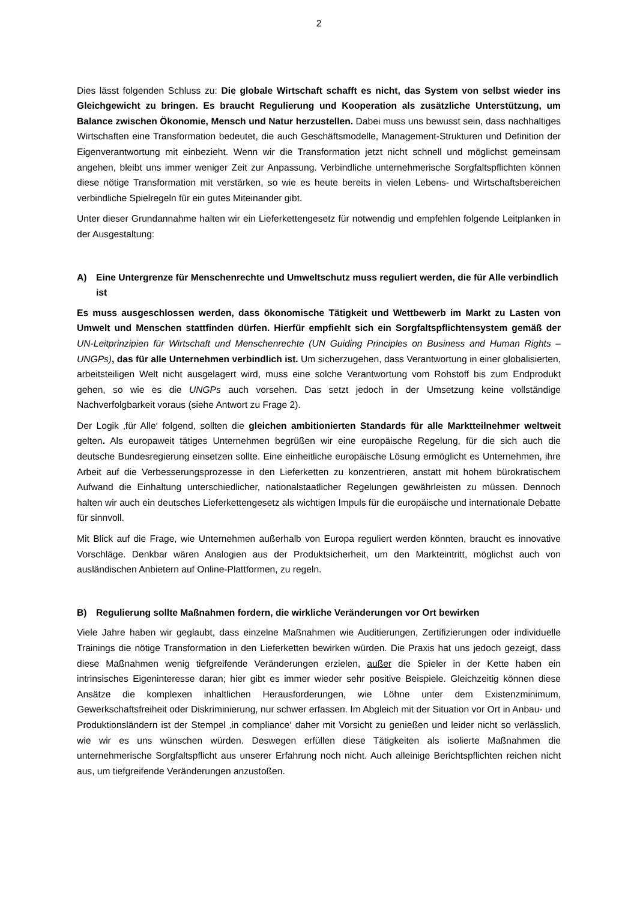2
Dies lässt folgenden Schluss zu: Die globale Wirtschaft schafft es nicht, das System von selbst wieder ins Gleichgewicht zu bringen. Es braucht Regulierung und Kooperation als zusätzliche Unterstützung, um Balance zwischen Ökonomie, Mensch und Natur herzustellen. Dabei muss uns bewusst sein, dass nachhaltiges Wirtschaften eine Transformation bedeutet, die auch Geschäftsmodelle, Management-Strukturen und Definition der Eigenverantwortung mit einbezieht. Wenn wir die Transformation jetzt nicht schnell und möglichst gemeinsam angehen, bleibt uns immer weniger Zeit zur Anpassung. Verbindliche unternehmerische Sorgfaltspflichten können diese nötige Transformation mit verstärken, so wie es heute bereits in vielen Lebens- und Wirtschaftsbereichen verbindliche Spielregeln für ein gutes Miteinander gibt.
Unter dieser Grundannahme halten wir ein Lieferkettengesetz für notwendig und empfehlen folgende Leitplanken in der Ausgestaltung:
A) Eine Untergrenze für Menschenrechte und Umweltschutz muss reguliert werden, die für Alle verbindlich ist
Es muss ausgeschlossen werden, dass ökonomische Tätigkeit und Wettbewerb im Markt zu Lasten von Umwelt und Menschen stattfinden dürfen. Hierfür empfiehlt sich ein Sorgfaltspflichtensystem gemäß der UN-Leitprinzipien für Wirtschaft und Menschenrechte (UN Guiding Principles on Business and Human Rights – UNGPs), das für alle Unternehmen verbindlich ist. Um sicherzugehen, dass Verantwortung in einer globalisierten, arbeitsteiligen Welt nicht ausgelagert wird, muss eine solche Verantwortung vom Rohstoff bis zum Endprodukt gehen, so wie es die UNGPs auch vorsehen. Das setzt jedoch in der Umsetzung keine vollständige Nachverfolgbarkeit voraus (siehe Antwort zu Frage 2).
Der Logik ‚für Alle‘ folgend, sollten die gleichen ambitionierten Standards für alle Marktteilnehmer weltweit gelten. Als europaweit tätiges Unternehmen begrüßen wir eine europäische Regelung, für die sich auch die deutsche Bundesregierung einsetzen sollte. Eine einheitliche europäische Lösung ermöglicht es Unternehmen, ihre Arbeit auf die Verbesserungsprozesse in den Lieferketten zu konzentrieren, anstatt mit hohem bürokratischem Aufwand die Einhaltung unterschiedlicher, nationalstaatlicher Regelungen gewährleisten zu müssen. Dennoch halten wir auch ein deutsches Lieferkettengesetz als wichtigen Impuls für die europäische und internationale Debatte für sinnvoll.
Mit Blick auf die Frage, wie Unternehmen außerhalb von Europa reguliert werden könnten, braucht es innovative Vorschläge. Denkbar wären Analogien aus der Produktsicherheit, um den Markteintritt, möglichst auch von ausländischen Anbietern auf Online-Plattformen, zu regeln.
B) Regulierung sollte Maßnahmen fordern, die wirkliche Veränderungen vor Ort bewirken
Viele Jahre haben wir geglaubt, dass einzelne Maßnahmen wie Auditierungen, Zertifizierungen oder individuelle Trainings die nötige Transformation in den Lieferketten bewirken würden. Die Praxis hat uns jedoch gezeigt, dass diese Maßnahmen wenig tiefgreifende Veränderungen erzielen, außer die Spieler in der Kette haben ein intrinsisches Eigeninteresse daran; hier gibt es immer wieder sehr positive Beispiele. Gleichzeitig können diese Ansätze die komplexen inhaltlichen Herausforderungen, wie Löhne unter dem Existenzminimum, Gewerkschaftsfreiheit oder Diskriminierung, nur schwer erfassen. Im Abgleich mit der Situation vor Ort in Anbau- und Produktionsländern ist der Stempel ‚in compliance‘ daher mit Vorsicht zu genießen und leider nicht so verlässlich, wie wir es uns wünschen würden. Deswegen erfüllen diese Tätigkeiten als isolierte Maßnahmen die unternehmerische Sorgfaltspflicht aus unserer Erfahrung noch nicht. Auch alleinige Berichtspflichten reichen nicht aus, um tiefgreifende Veränderungen anzustoßen.